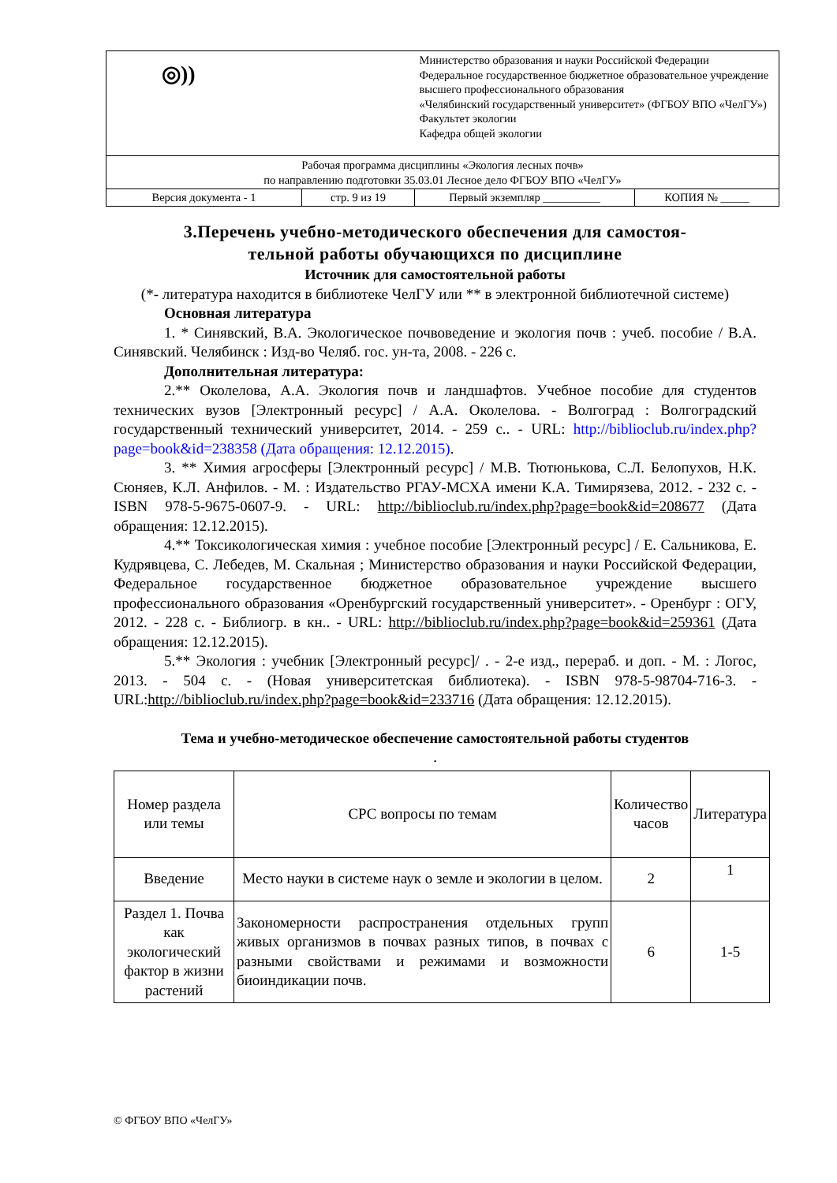| ◎)) | | Министерство образования и науки Российской Федерации Федеральное государственное бюджетное образовательное учреждение высшего профессионального образования «Челябинский государственный университет» (ФГБОУ ВПО «ЧелГУ») Факультет экологии Кафедра общей экологии | |
| Рабочая программа дисциплины «Экология лесных почв» по направлению подготовки 35.03.01 Лесное дело ФГБОУ ВПО «ЧелГУ» | | | |
| Версия документа - 1 | стр. 9 из 19 | Первый экземпляр __________ | КОПИЯ № _____ |
3.Перечень учебно-методического обеспечения для самостоя-
тельной работы обучающихся по дисциплине
Источник для самостоятельной работы
(*- литература находится в библиотеке ЧелГУ или ** в электронной библиотечной системе)
Основная литература
1. * Синявский, В.А. Экологическое почвоведение и экология почв : учеб. пособие / В.А. Синявский. Челябинск : Изд-во Челяб. гос. ун-та, 2008. - 226 с.
Дополнительная литература:
2.** Околелова, А.А. Экология почв и ландшафтов. Учебное пособие для студентов технических вузов [Электронный ресурс] / А.А. Околелова. - Волгоград : Волгоградский государственный технический университет, 2014. - 259 с.. - URL: http://biblioclub.ru/index.php?page=book&id=238358 (Дата обращения: 12.12.2015).
3. ** Химия агросферы [Электронный ресурс] / М.В. Тютюнькова, С.Л. Белопухов, Н.К. Сюняев, К.Л. Анфилов. - М. : Издательство РГАУ-МСХА имени К.А. Тимирязева, 2012. - 232 с. - ISBN 978-5-9675-0607-9. - URL: http://biblioclub.ru/index.php?page=book&id=208677 (Дата обращения: 12.12.2015).
4.** Токсикологическая химия : учебное пособие [Электронный ресурс] / Е. Сальникова, Е. Кудрявцева, С. Лебедев, М. Скальная ; Министерство образования и науки Российской Федерации, Федеральное государственное бюджетное образовательное учреждение высшего профессионального образования «Оренбургский государственный университет». - Оренбург : ОГУ, 2012. - 228 с. - Библиогр. в кн.. - URL: http://biblioclub.ru/index.php?page=book&id=259361 (Дата обращения: 12.12.2015).
5.** Экология : учебник [Электронный ресурс]/ . - 2-е изд., перераб. и доп. - М. : Логос, 2013. - 504 с. - (Новая университетская библиотека). - ISBN 978-5-98704-716-3. - URL:http://biblioclub.ru/index.php?page=book&id=233716 (Дата обращения: 12.12.2015).
Тема и учебно-методическое обеспечение самостоятельной работы студентов
.
| Номер раздела или темы | СРС вопросы по темам | Количество часов | Литература |
| --- | --- | --- | --- |
| Введение | Место науки в системе наук о земле и экологии в целом. | 2 | 1 |
| Раздел 1. Почва как экологический фактор в жизни растений | Закономерности распространения отдельных групп живых организмов в почвах разных типов, в почвах с разными свойствами и режимами и возможности биоиндикации почв. | 6 | 1-5 |
© ФГБОУ ВПО «ЧелГУ»